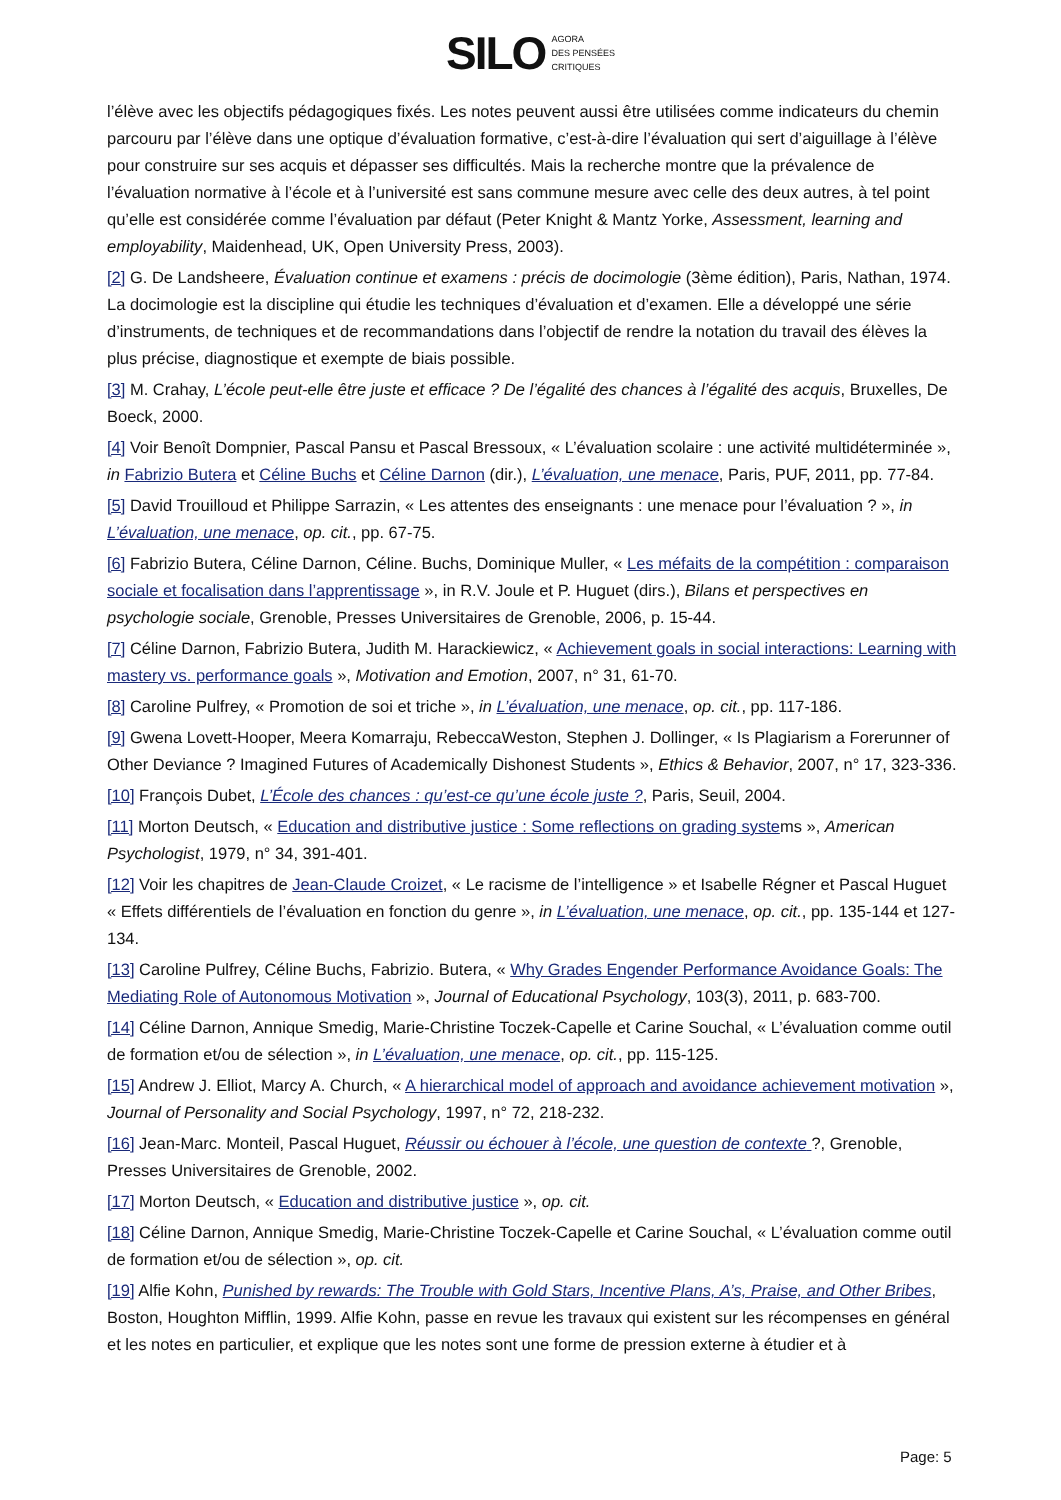SILO AGORA
DES PENSÉES
CRITIQUES
l’élève avec les objectifs pédagogiques fixés. Les notes peuvent aussi être utilisées comme indicateurs du chemin parcouru par l’élève dans une optique d’évaluation formative, c’est-à-dire l’évaluation qui sert d’aiguillage à l’élève pour construire sur ses acquis et dépasser ses difficultés. Mais la recherche montre que la prévalence de l’évaluation normative à l’école et à l’université est sans commune mesure avec celle des deux autres, à tel point qu’elle est considérée comme l’évaluation par défaut (Peter Knight & Mantz Yorke, Assessment, learning and employability, Maidenhead, UK, Open University Press, 2003).
[2] G. De Landsheere, Évaluation continue et examens : précis de docimologie (3ème édition), Paris, Nathan, 1974. La docimologie est la discipline qui étudie les techniques d’évaluation et d’examen. Elle a développé une série d’instruments, de techniques et de recommandations dans l’objectif de rendre la notation du travail des élèves la plus précise, diagnostique et exempte de biais possible.
[3] M. Crahay, L’école peut-elle être juste et efficace ? De l’égalité des chances à l’égalité des acquis, Bruxelles, De Boeck, 2000.
[4] Voir Benoît Dompnier, Pascal Pansu et Pascal Bressoux, « L’évaluation scolaire : une activité multidéterminée », in Fabrizio Butera et Céline Buchs et Céline Darnon (dir.), L’évaluation, une menace, Paris, PUF, 2011, pp. 77-84.
[5] David Trouilloud et Philippe Sarrazin, « Les attentes des enseignants : une menace pour l’évaluation ? », in L’évaluation, une menace, op. cit., pp. 67-75.
[6] Fabrizio Butera, Céline Darnon, Céline. Buchs, Dominique Muller, « Les méfaits de la compétition : comparaison sociale et focalisation dans l’apprentissage », in R.V. Joule et P. Huguet (dirs.), Bilans et perspectives en psychologie sociale, Grenoble, Presses Universitaires de Grenoble, 2006, p. 15-44.
[7] Céline Darnon, Fabrizio Butera, Judith M. Harackiewicz, « Achievement goals in social interactions: Learning with mastery vs. performance goals », Motivation and Emotion, 2007, n° 31, 61-70.
[8] Caroline Pulfrey, « Promotion de soi et triche », in L’évaluation, une menace, op. cit., pp. 117-186.
[9] Gwena Lovett-Hooper, Meera Komarraju, RebeccaWeston, Stephen J. Dollinger, « Is Plagiarism a Forerunner of Other Deviance ? Imagined Futures of Academically Dishonest Students », Ethics & Behavior, 2007, n° 17, 323-336.
[10] François Dubet, L’École des chances : qu’est-ce qu’une école juste ?, Paris, Seuil, 2004.
[11] Morton Deutsch, « Education and distributive justice : Some reflections on grading systems », American Psychologist, 1979, n° 34, 391-401.
[12] Voir les chapitres de Jean-Claude Croizet, « Le racisme de l’intelligence » et Isabelle Régner et Pascal Huguet « Effets différentiels de l’évaluation en fonction du genre », in L’évaluation, une menace, op. cit., pp. 135-144 et 127-134.
[13] Caroline Pulfrey, Céline Buchs, Fabrizio. Butera, « Why Grades Engender Performance Avoidance Goals: The Mediating Role of Autonomous Motivation », Journal of Educational Psychology, 103(3), 2011, p. 683-700.
[14] Céline Darnon, Annique Smedig, Marie-Christine Toczek-Capelle et Carine Souchal, « L’évaluation comme outil de formation et/ou de sélection », in L’évaluation, une menace, op. cit., pp. 115-125.
[15] Andrew J. Elliot, Marcy A. Church, « A hierarchical model of approach and avoidance achievement motivation », Journal of Personality and Social Psychology, 1997, n° 72, 218-232.
[16] Jean-Marc. Monteil, Pascal Huguet, Réussir ou échouer à l’école, une question de contexte ?, Grenoble, Presses Universitaires de Grenoble, 2002.
[17] Morton Deutsch, « Education and distributive justice », op. cit.
[18] Céline Darnon, Annique Smedig, Marie-Christine Toczek-Capelle et Carine Souchal, « L’évaluation comme outil de formation et/ou de sélection », op. cit.
[19] Alfie Kohn, Punished by rewards: The Trouble with Gold Stars, Incentive Plans, A’s, Praise, and Other Bribes, Boston, Houghton Mifflin, 1999. Alfie Kohn, passe en revue les travaux qui existent sur les récompenses en général et les notes en particulier, et explique que les notes sont une forme de pression externe à étudier et à
Page: 5